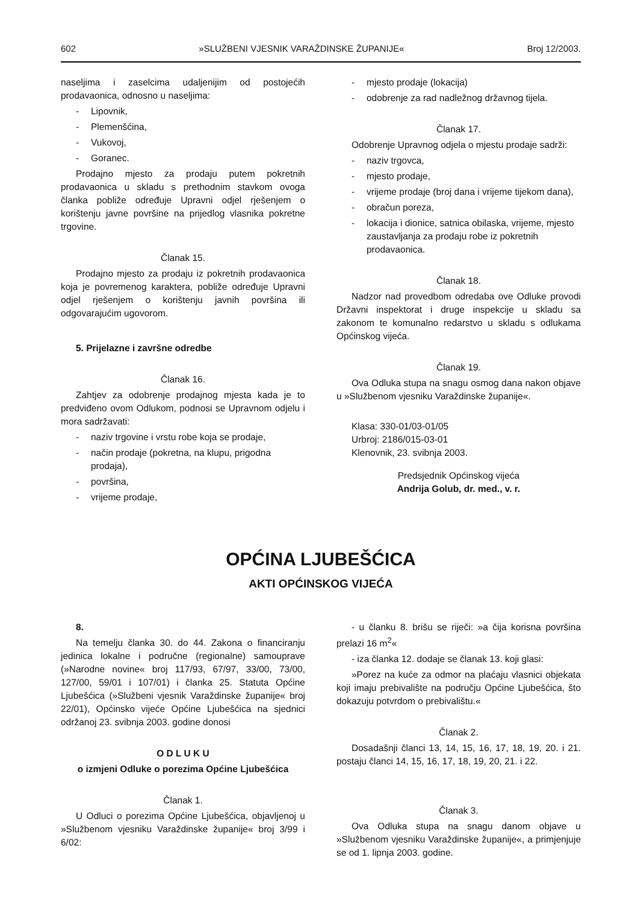602 »SLUŽBENI VJESNIK VARAŽDINSKE ŽUPANIJE« Broj 12/2003.
naseljima i zaselcima udaljenijim od postojećih prodavaonica, odnosno u naseljima:
- Lipovnik,
- Plemenšćina,
- Vukovoj,
- Goranec.
Prodajno mjesto za prodaju putem pokretnih prodavaonica u skladu s prethodnim stavkom ovoga članka pobliže određuje Upravni odjel rješenjem o korištenju javne površine na prijedlog vlasnika pokretne trgovine.
Članak 15.
Prodajno mjesto za prodaju iz pokretnih prodavaonica koja je povremenog karaktera, pobliže određuje Upravni odjel rješenjem o korištenju javnih površina ili odgovarajućim ugovorom.
5. Prijelazne i završne odredbe
Članak 16.
Zahtjev za odobrenje prodajnog mjesta kada je to predviđeno ovom Odlukom, podnosi se Upravnom odjelu i mora sadržavati:
- naziv trgovine i vrstu robe koja se prodaje,
- način prodaje (pokretna, na klupu, prigodna prodaja),
- površina,
- vrijeme prodaje,
- mjesto prodaje (lokacija)
- odobrenje za rad nadležnog državnog tijela.
Članak 17.
Odobrenje Upravnog odjela o mjestu prodaje sadrži:
- naziv trgovca,
- mjesto prodaje,
- vrijeme prodaje (broj dana i vrijeme tijekom dana),
- obračun poreza,
- lokacija i dionice, satnica obilaska, vrijeme, mjesto zaustavljanja za prodaju robe iz pokretnih prodavaonica.
Članak 18.
Nadzor nad provedbom odredaba ove Odluke provodi Državni inspektorat i druge inspekcije u skladu sa zakonom te komunalno redarstvo u skladu s odlukama Općinskog vijeća.
Članak 19.
Ova Odluka stupa na snagu osmog dana nakon objave u »Službenom vjesniku Varaždinske županije«.
Klasa: 330-01/03-01/05
Urbroj: 2186/015-03-01
Klenovnik, 23. svibnja 2003.
Predsjednik Općinskog vijeća
Andrija Golub, dr. med., v. r.
OPĆINA LJUBEŠĆICA
AKTI OPĆINSKOG VIJEĆA
8.
Na temelju članka 30. do 44. Zakona o financiranju jedinica lokalne i područne (regionalne) samouprave (»Narodne novine« broj 117/93, 67/97, 33/00, 73/00, 127/00, 59/01 i 107/01) i članka 25. Statuta Općine Ljubešćica (»Službeni vjesnik Varaždinske županije« broj 22/01), Općinsko vijeće Općine Ljubešćica na sjednici održanoj 23. svibnja 2003. godine donosi
O D L U K U
o izmjeni Odluke o porezima Općine Ljubešćica
Članak 1.
U Odluci o porezima Općine Ljubešćica, objavljenoj u »Službenom vjesniku Varaždinske županije« broj 3/99 i 6/02:
- u članku 8. brišu se riječi: »a čija korisna površina prelazi 16 m<sup>2</sup>«
- iza članka 12. dodaje se članak 13. koji glasi:
»Porez na kuće za odmor na plaćaju vlasnici objekata koji imaju prebivalište na području Općine Ljubešćica, što dokazuju potvrdom o prebivalištu.«
Članak 2.
Dosadašnji članci 13, 14, 15, 16, 17, 18, 19, 20. i 21. postaju članci 14, 15, 16, 17, 18, 19, 20, 21. i 22.
Članak 3.
Ova Odluka stupa na snagu danom objave u »Službenom vjesniku Varaždinske županije«, a primjenjuje se od 1. lipnja 2003. godine.